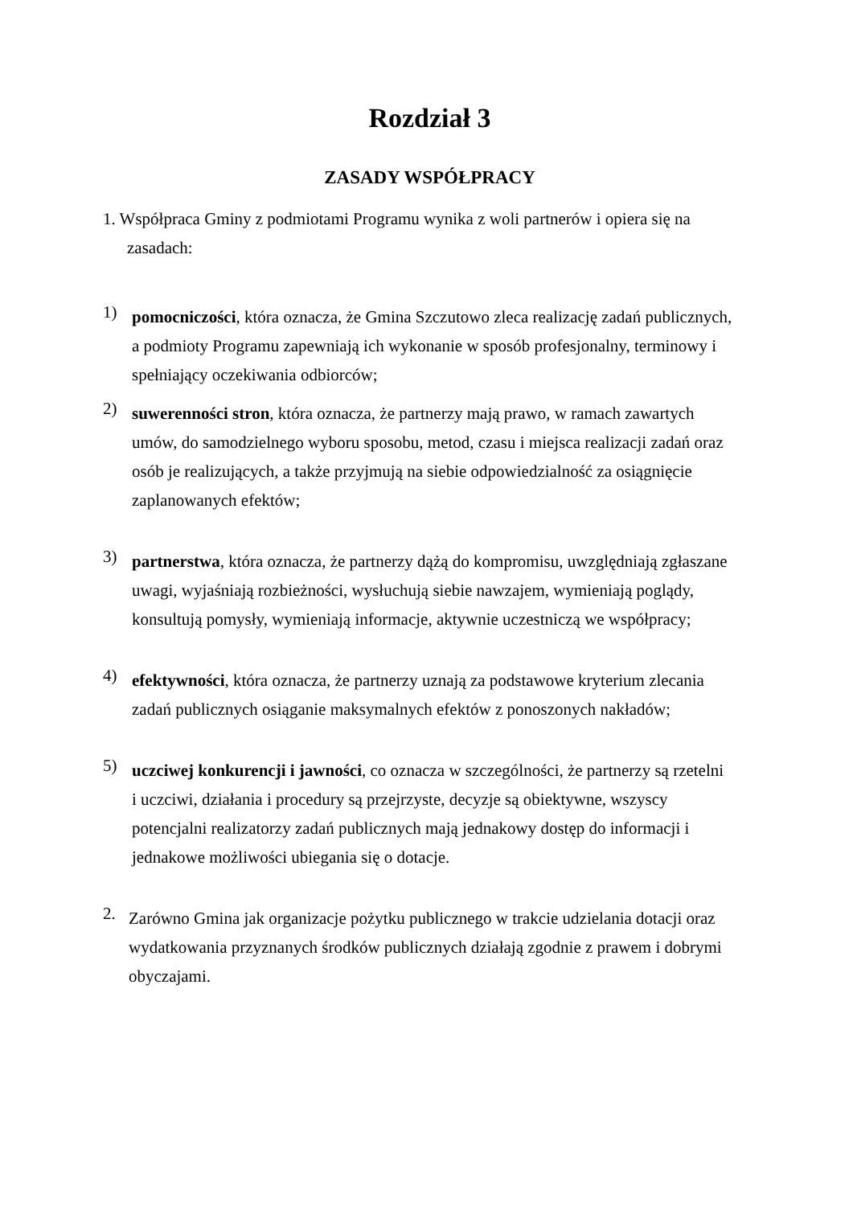Rozdział 3
ZASADY WSPÓŁPRACY
1. Współpraca Gminy z podmiotami Programu wynika z woli partnerów i opiera się na zasadach:
1)
pomocniczości, która oznacza, że Gmina Szczutowo zleca realizację zadań publicznych, a podmioty Programu zapewniają ich wykonanie w sposób profesjonalny, terminowy i spełniający oczekiwania odbiorców;
2)
suwerenności stron, która oznacza, że partnerzy mają prawo, w ramach zawartych umów, do samodzielnego wyboru sposobu, metod, czasu i miejsca realizacji zadań oraz osób je realizujących, a także przyjmują na siebie odpowiedzialność za osiągnięcie zaplanowanych efektów;
3)
partnerstwa, która oznacza, że partnerzy dążą do kompromisu, uwzględniają zgłaszane uwagi, wyjaśniają rozbieżności, wysłuchują siebie nawzajem, wymieniają poglądy, konsultują pomysły, wymieniają informacje, aktywnie uczestniczą we współpracy;
4)
efektywności, która oznacza, że partnerzy uznają za podstawowe kryterium zlecania zadań publicznych osiąganie maksymalnych efektów z ponoszonych nakładów;
5)
uczciwej konkurencji i jawności, co oznacza w szczególności, że partnerzy są rzetelni i uczciwi, działania i procedury są przejrzyste, decyzje są obiektywne, wszyscy potencjalni realizatorzy zadań publicznych mają jednakowy dostęp do informacji i jednakowe możliwości ubiegania się o dotacje.
2.
Zarówno Gmina jak organizacje pożytku publicznego w trakcie udzielania dotacji oraz wydatkowania przyznanych środków publicznych działają zgodnie z prawem i dobrymi obyczajami.